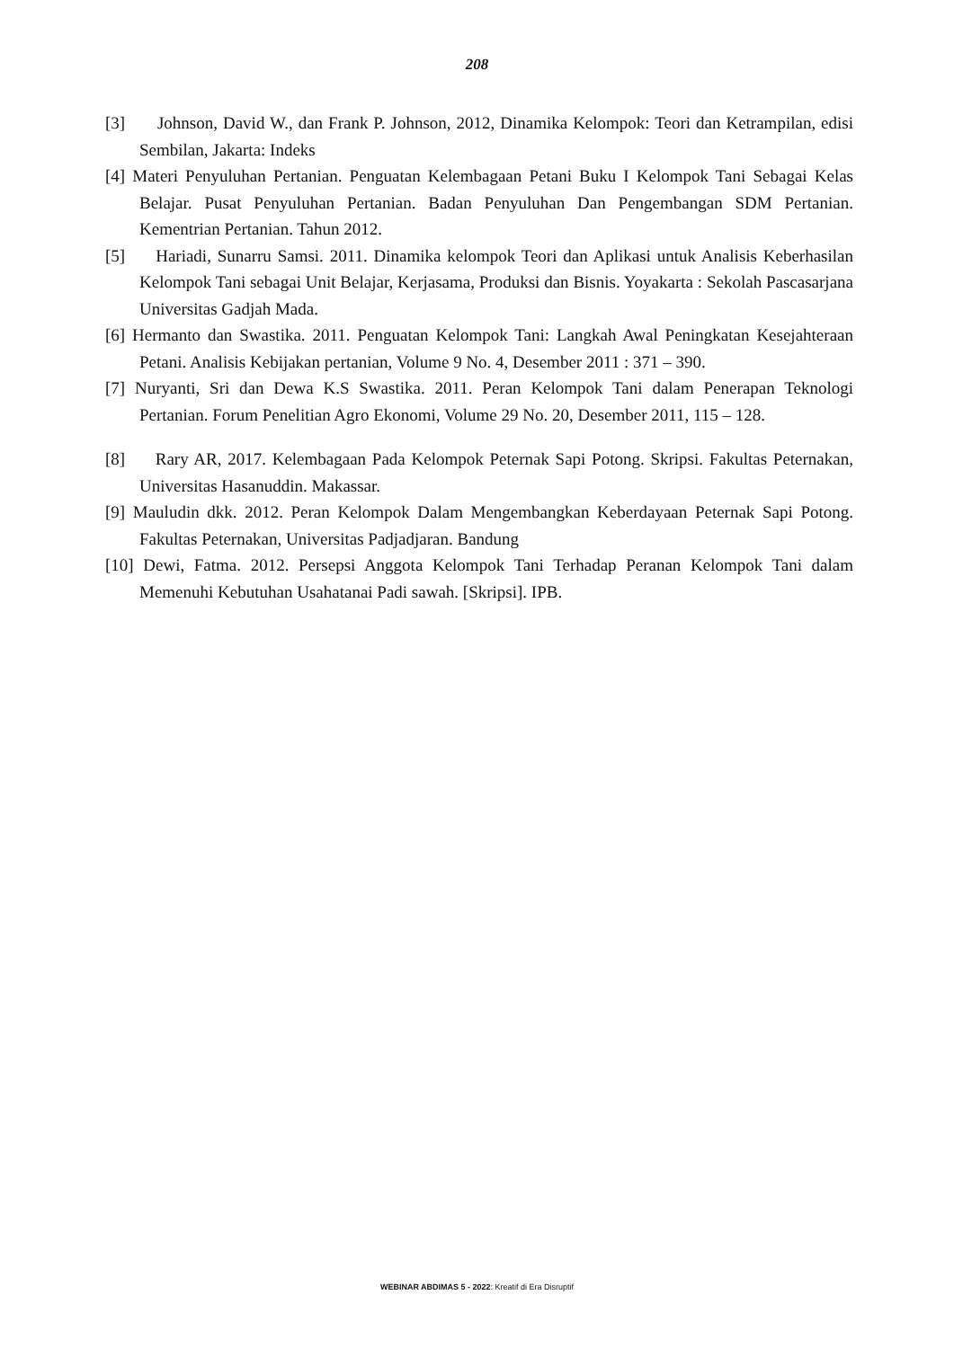208
[3] Johnson, David W., dan Frank P. Johnson, 2012, Dinamika Kelompok: Teori dan Ketrampilan, edisi Sembilan, Jakarta: Indeks
[4] Materi Penyuluhan Pertanian. Penguatan Kelembagaan Petani Buku I Kelompok Tani Sebagai Kelas Belajar. Pusat Penyuluhan Pertanian. Badan Penyuluhan Dan Pengembangan SDM Pertanian. Kementrian Pertanian. Tahun 2012.
[5] Hariadi, Sunarru Samsi. 2011. Dinamika kelompok Teori dan Aplikasi untuk Analisis Keberhasilan Kelompok Tani sebagai Unit Belajar, Kerjasama, Produksi dan Bisnis. Yoyakarta : Sekolah Pascasarjana Universitas Gadjah Mada.
[6] Hermanto dan Swastika. 2011. Penguatan Kelompok Tani: Langkah Awal Peningkatan Kesejahteraan Petani. Analisis Kebijakan pertanian, Volume 9 No. 4, Desember 2011 : 371 – 390.
[7] Nuryanti, Sri dan Dewa K.S Swastika. 2011. Peran Kelompok Tani dalam Penerapan Teknologi Pertanian. Forum Penelitian Agro Ekonomi, Volume 29 No. 20, Desember 2011, 115 – 128.
[8] Rary AR, 2017. Kelembagaan Pada Kelompok Peternak Sapi Potong. Skripsi. Fakultas Peternakan, Universitas Hasanuddin. Makassar.
[9] Mauludin dkk. 2012. Peran Kelompok Dalam Mengembangkan Keberdayaan Peternak Sapi Potong. Fakultas Peternakan, Universitas Padjadjaran. Bandung
[10] Dewi, Fatma. 2012. Persepsi Anggota Kelompok Tani Terhadap Peranan Kelompok Tani dalam Memenuhi Kebutuhan Usahatanai Padi sawah. [Skripsi]. IPB.
WEBINAR ABDIMAS 5 - 2022: Kreatif di Era Disruptif